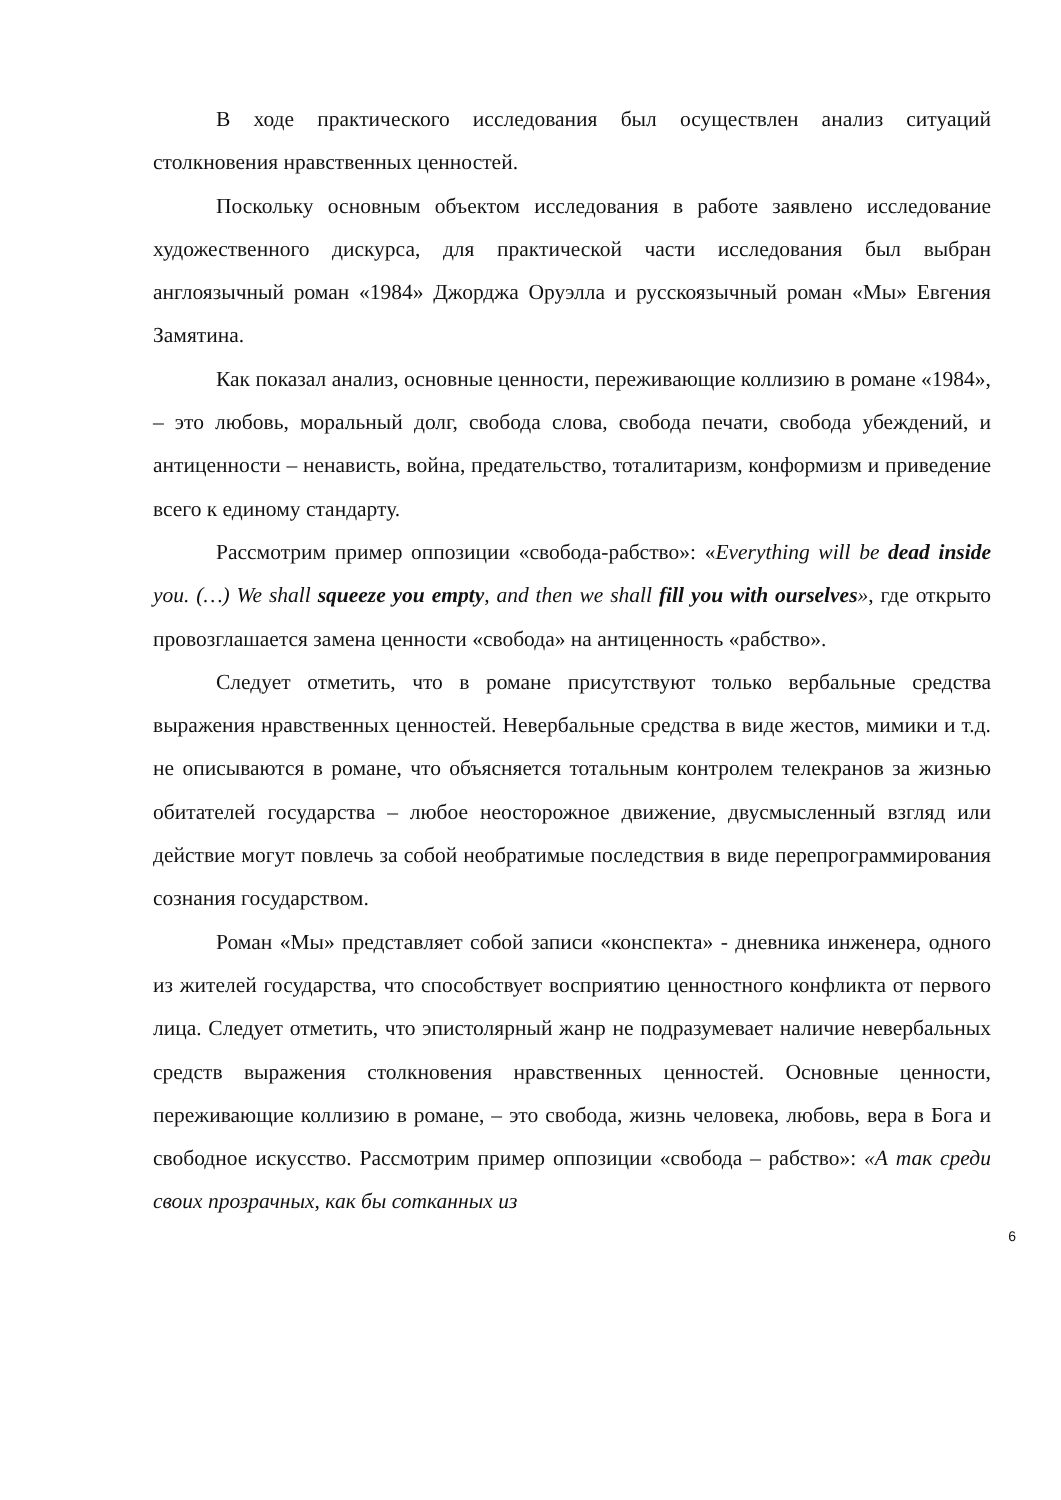В ходе практического исследования был осуществлен анализ ситуаций столкновения нравственных ценностей.
Поскольку основным объектом исследования в работе заявлено исследование художественного дискурса, для практической части исследования был выбран англоязычный роман «1984» Джорджа Оруэлла и русскоязычный роман «Мы» Евгения Замятина.
Как показал анализ, основные ценности, переживающие коллизию в романе «1984», – это любовь, моральный долг, свобода слова, свобода печати, свобода убеждений, и антиценности – ненависть, война, предательство, тоталитаризм, конформизм и приведение всего к единому стандарту.
Рассмотрим пример оппозиции «свобода-рабство»: «Everything will be dead inside you. (…) We shall squeeze you empty, and then we shall fill you with ourselves», где открыто провозглашается замена ценности «свобода» на антиценность «рабство».
Следует отметить, что в романе присутствуют только вербальные средства выражения нравственных ценностей. Невербальные средства в виде жестов, мимики и т.д. не описываются в романе, что объясняется тотальным контролем телекранов за жизнью обитателей государства – любое неосторожное движение, двусмысленный взгляд или действие могут повлечь за собой необратимые последствия в виде перепрограммирования сознания государством.
Роман «Мы» представляет собой записи «конспекта» - дневника инженера, одного из жителей государства, что способствует восприятию ценностного конфликта от первого лица. Следует отметить, что эпистолярный жанр не подразумевает наличие невербальных средств выражения столкновения нравственных ценностей. Основные ценности, переживающие коллизию в романе, – это свобода, жизнь человека, любовь, вера в Бога и свободное искусство. Рассмотрим пример оппозиции «свобода – рабство»: «А так среди своих прозрачных, как бы сотканных из
6